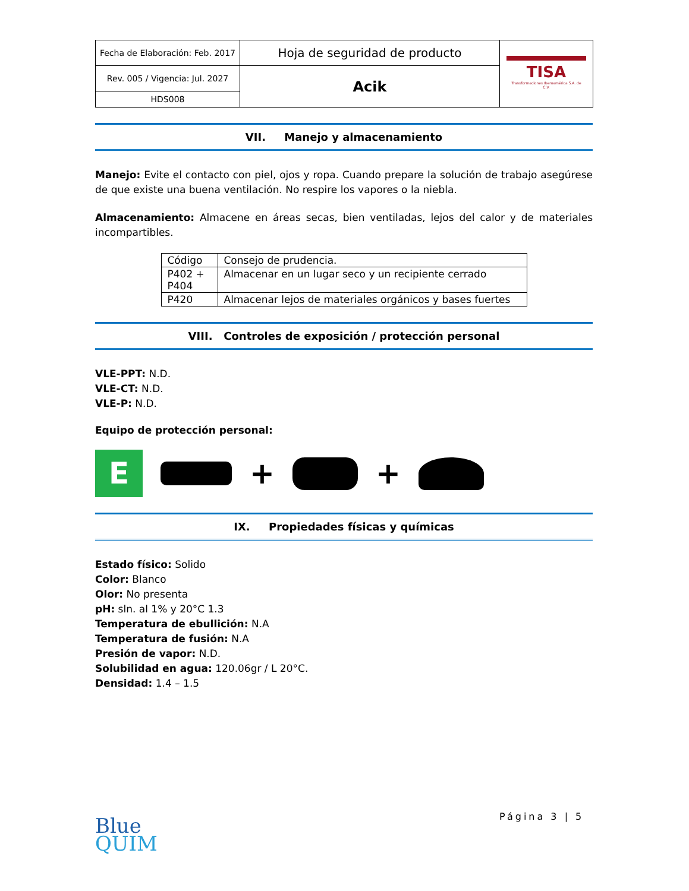| Fecha de Elaboración: Feb. 2017 | Hoja de seguridad de producto | TISA Transformaciones Iberoamérica S.A. de C.V. |
| Rev. 005 / Vigencia: Jul. 2027 | Acik | |
| HDS008 | | |
VII. Manejo y almacenamiento
Manejo: Evite el contacto con piel, ojos y ropa. Cuando prepare la solución de trabajo asegúrese de que existe una buena ventilación. No respire los vapores o la niebla.
Almacenamiento: Almacene en áreas secas, bien ventiladas, lejos del calor y de materiales incompartibles.
| Código | Consejo de prudencia. |
| P402 + P404 | Almacenar en un lugar seco y un recipiente cerrado |
| P420 | Almacenar lejos de materiales orgánicos y bases fuertes |
VIII. Controles de exposición / protección personal
VLE-PPT: N.D.
VLE-CT: N.D.
VLE-P: N.D.
Equipo de protección personal:
E
+
+
IX. Propiedades físicas y químicas
Estado físico: Solido
Color: Blanco
Olor: No presenta
pH: sln. al 1% y 20°C 1.3
Temperatura de ebullición: N.A
Temperatura de fusión: N.A
Presión de vapor: N.D.
Solubilidad en agua: 120.06gr / L 20°C.
Densidad: 1.4 – 1.5
Blue
QUIM
Página 3 | 5